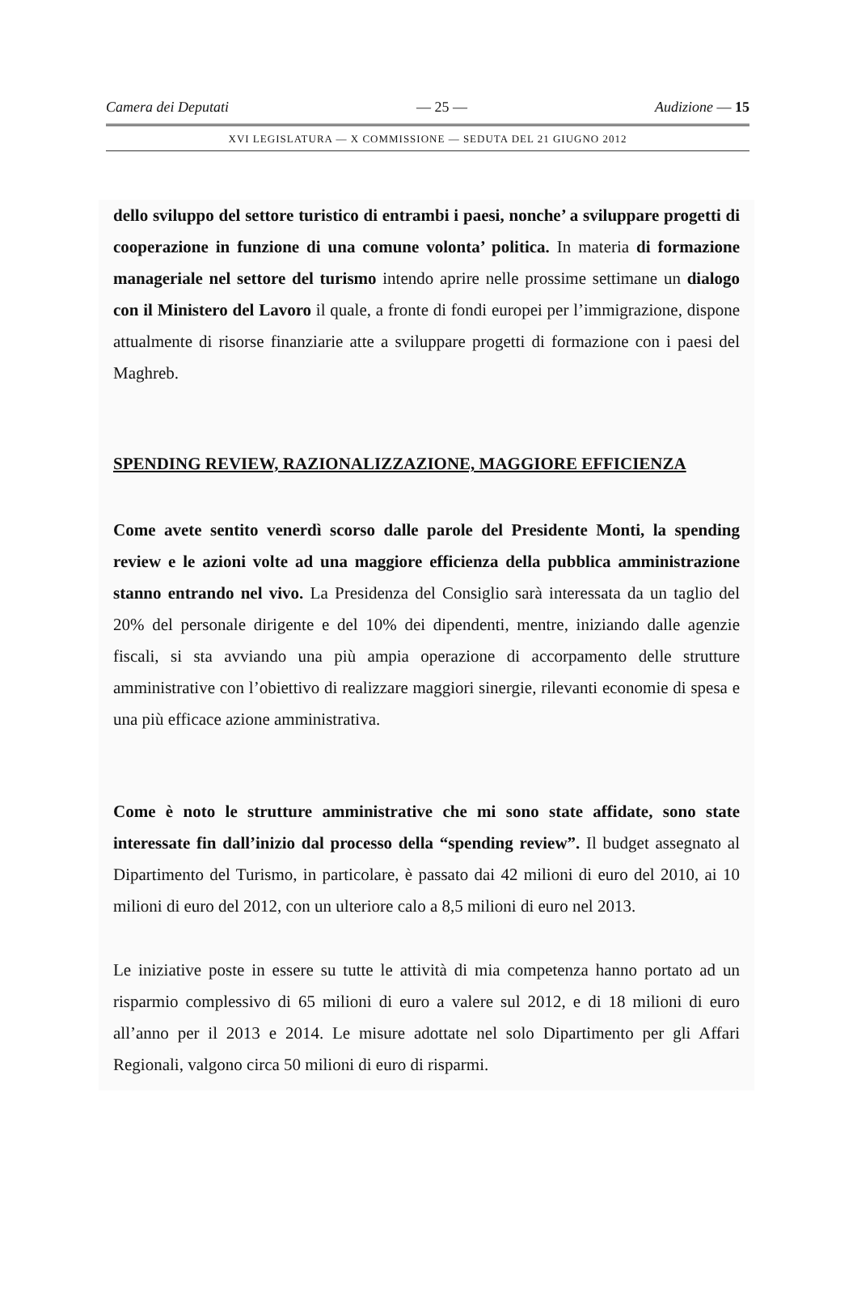Camera dei Deputati — 25 — Audizione — 15
XVI LEGISLATURA — X COMMISSIONE — SEDUTA DEL 21 GIUGNO 2012
dello sviluppo del settore turistico di entrambi i paesi, nonche’ a sviluppare progetti di cooperazione in funzione di una comune volonta’ politica. In materia di formazione manageriale nel settore del turismo intendo aprire nelle prossime settimane un dialogo con il Ministero del Lavoro il quale, a fronte di fondi europei per l’immigrazione, dispone attualmente di risorse finanziarie atte a sviluppare progetti di formazione con i paesi del Maghreb.
SPENDING REVIEW, RAZIONALIZZAZIONE, MAGGIORE EFFICIENZA
Come avete sentito venerdì scorso dalle parole del Presidente Monti, la spending review e le azioni volte ad una maggiore efficienza della pubblica amministrazione stanno entrando nel vivo. La Presidenza del Consiglio sarà interessata da un taglio del 20% del personale dirigente e del 10% dei dipendenti, mentre, iniziando dalle agenzie fiscali, si sta avviando una più ampia operazione di accorpamento delle strutture amministrative con l’obiettivo di realizzare maggiori sinergie, rilevanti economie di spesa e una più efficace azione amministrativa.
Come è noto le strutture amministrative che mi sono state affidate, sono state interessate fin dall’inizio dal processo della “spending review”. Il budget assegnato al Dipartimento del Turismo, in particolare, è passato dai 42 milioni di euro del 2010, ai 10 milioni di euro del 2012, con un ulteriore calo a 8,5 milioni di euro nel 2013.
Le iniziative poste in essere su tutte le attività di mia competenza hanno portato ad un risparmio complessivo di 65 milioni di euro a valere sul 2012, e di 18 milioni di euro all’anno per il 2013 e 2014. Le misure adottate nel solo Dipartimento per gli Affari Regionali, valgono circa 50 milioni di euro di risparmi.